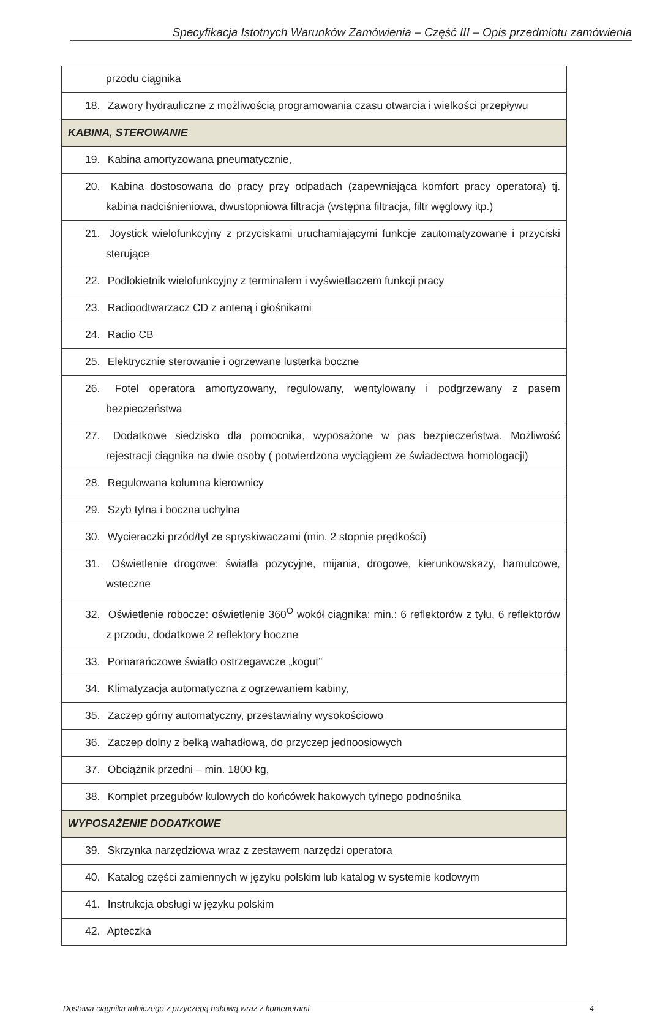Specyfikacja Istotnych Warunków Zamówienia – Część III – Opis przedmiotu zamówienia
| przodu ciągnika |
| 18. Zawory hydrauliczne z możliwością programowania czasu otwarcia i wielkości przepływu |
| KABINA, STEROWANIE |
| 19. Kabina amortyzowana pneumatycznie, |
| 20. Kabina dostosowana do pracy przy odpadach (zapewniająca komfort pracy operatora) tj. kabina nadciśnieniowa, dwustopniowa filtracja (wstępna filtracja, filtr węglowy itp.) |
| 21. Joystick wielofunkcyjny z przyciskami uruchamiającymi funkcje zautomatyzowane i przyciski sterujące |
| 22. Podłokietnik wielofunkcyjny z terminalem i wyświetlaczem funkcji pracy |
| 23. Radioodtwarzacz CD z anteną i głośnikami |
| 24. Radio CB |
| 25. Elektrycznie sterowanie i ogrzewane lusterka boczne |
| 26. Fotel operatora amortyzowany, regulowany, wentylowany i podgrzewany z pasem bezpieczeństwa |
| 27. Dodatkowe siedzisko dla pomocnika, wyposażone w pas bezpieczeństwa. Możliwość rejestracji ciągnika na dwie osoby ( potwierdzona wyciągiem ze świadectwa homologacji) |
| 28. Regulowana kolumna kierownicy |
| 29. Szyb tylna i boczna uchylna |
| 30. Wycieraczki przód/tył ze spryskiwaczami (min. 2 stopnie prędkości) |
| 31. Oświetlenie drogowe: światła pozycyjne, mijania, drogowe, kierunkowskazy, hamulcowe, wsteczne |
| 32. Oświetlenie robocze: oświetlenie 360<sup>O</sup> wokół ciągnika: min.: 6 reflektorów z tyłu, 6 reflektorów z przodu, dodatkowe 2 reflektory boczne |
| 33. Pomarańczowe światło ostrzegawcze „kogut” |
| 34. Klimatyzacja automatyczna z ogrzewaniem kabiny, |
| 35. Zaczep górny automatyczny, przestawialny wysokościowo |
| 36. Zaczep dolny z belką wahadłową, do przyczep jednoosiowych |
| 37. Obciążnik przedni – min. 1800 kg, |
| 38. Komplet przegubów kulowych do końcówek hakowych tylnego podnośnika |
| WYPOSAŻENIE DODATKOWE |
| 39. Skrzynka narzędziowa wraz z zestawem narzędzi operatora |
| 40. Katalog części zamiennych w języku polskim lub katalog w systemie kodowym |
| 41. Instrukcja obsługi w języku polskim |
| 42. Apteczka |
Dostawa ciągnika rolniczego z przyczepą hakową wraz z kontenerami 4